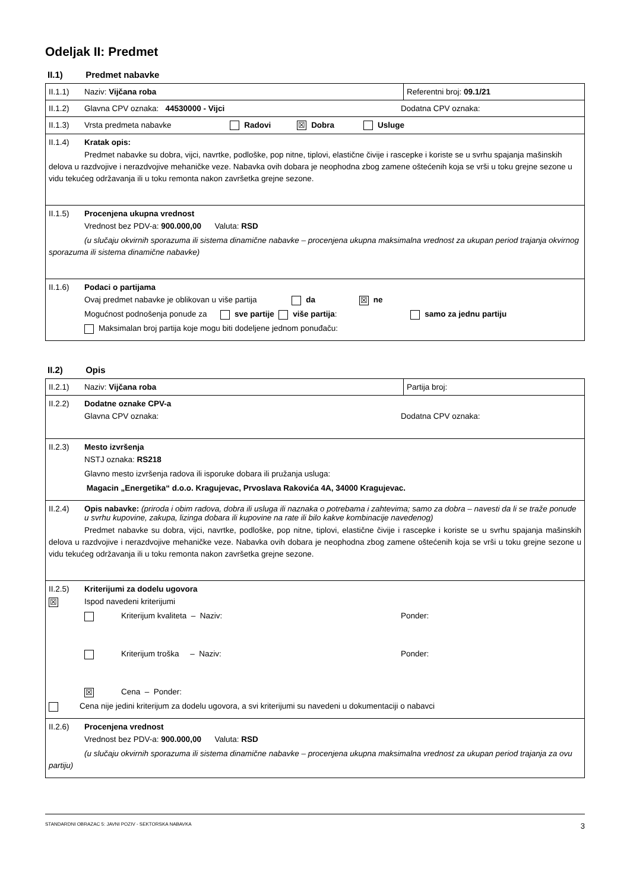Odeljak II: Predmet
II.1) Predmet nabavke
II.1.1) Naziv: Vijčana roba Referentni broj: 09.1/21
II.1.2) Glavna CPV oznaka: 44530000 - Vijci Dodatna CPV oznaka:
II.1.3) Vrsta predmeta nabavke Radovi ☒ Dobra Usluge
II.1.4) Kratak opis:
Predmet nabavke su dobra, vijci, navrtke, podloške, pop nitne, tiplovi, elastične čivije i rascepke i koriste se u svrhu spajanja mašinskih delova u razdvojive i nerazdvojive mehaničke veze. Nabavka ovih dobara je neophodna zbog zamene oštećenih koja se vrši u toku grejne sezone u vidu tekućeg održavanja ili u toku remonta nakon završetka grejne sezone.
II.1.5) Procenjena ukupna vrednost
Vrednost bez PDV-a: 900.000,00 Valuta: RSD
(u slučaju okvirnih sporazuma ili sistema dinamične nabavke – procenjena ukupna maksimalna vrednost za ukupan period trajanja okvirnog sporazuma ili sistema dinamične nabavke)
II.1.6) Podaci o partijama
Ovaj predmet nabavke je oblikovan u više partija da ☒ ne
Mogućnost podnošenja ponude za sve partije više partija: samo za jednu partiju
Maksimalan broj partija koje mogu biti dodeljene jednom ponuđaču:
II.2) Opis
II.2.1) Naziv: Vijčana roba Partija broj:
II.2.2) Dodatne oznake CPV-a
Glavna CPV oznaka: Dodatna CPV oznaka:
II.2.3) Mesto izvršenja
NSTJ oznaka: RS218
Glavno mesto izvršenja radova ili isporuke dobara ili pružanja usluga:
Magacin „Energetika“ d.o.o. Kragujevac, Prvoslava Rakovića 4A, 34000 Kragujevac.
II.2.4) Opis nabavke: (priroda i obim radova, dobra ili usluga ili naznaka o potrebama i zahtevima; samo za dobra – navesti da li se traže ponude u svrhu kupovine, zakupa, lizinga dobara ili kupovine na rate ili bilo kakve kombinacije navedenog)
Predmet nabavke su dobra, vijci, navrtke, podloške, pop nitne, tiplovi, elastične čivije i rascepke i koriste se u svrhu spajanja mašinskih delova u razdvojive i nerazdvojive mehaničke veze. Nabavka ovih dobara je neophodna zbog zamene oštećenih koja se vrši u toku grejne sezone u vidu tekućeg održavanja ili u toku remonta nakon završetka grejne sezone.
II.2.5) Kriterijumi za dodelu ugovora
☒ Ispod navedeni kriterijumi
Kriterijum kvaliteta – Naziv: Ponder:
Kriterijum troška – Naziv: Ponder:
☒ Cena – Ponder:
Cena nije jedini kriterijum za dodelu ugovora, a svi kriterijumi su navedeni u dokumentaciji o nabavci
II.2.6) Procenjena vrednost
Vrednost bez PDV-a: 900.000,00 Valuta: RSD
(u slučaju okvirnih sporazuma ili sistema dinamične nabavke – procenjena ukupna maksimalna vrednost za ukupan period trajanja za ovu partiju)
STANDARDNI OBRAZAC 5: JAVNI POZIV - SEKTORSKA NABAVKA 3